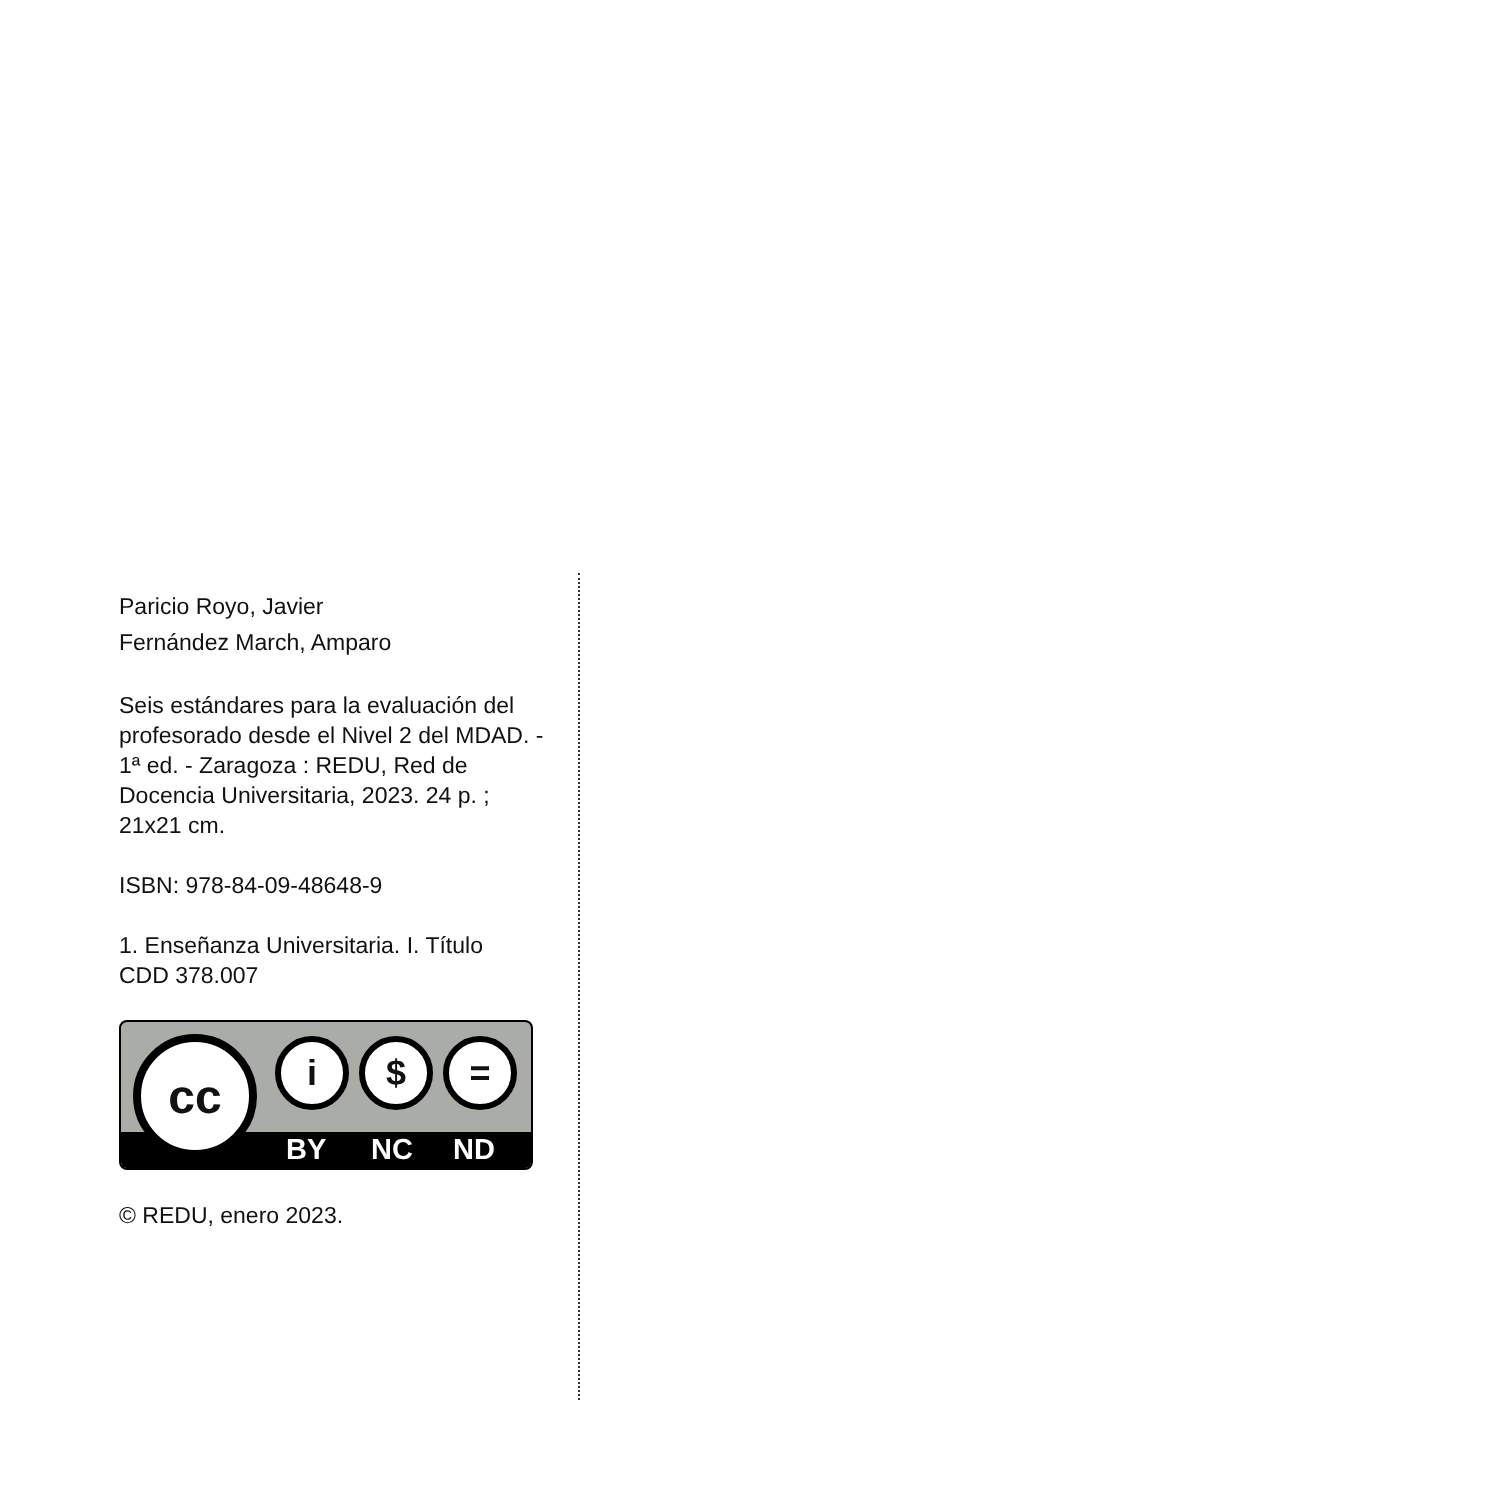Paricio Royo, Javier
Fernández March, Amparo
Seis estándares para la evaluación del profesorado desde el Nivel 2 del MDAD. - 1ª ed. - Zaragoza : REDU, Red de Docencia Universitaria, 2023. 24 p. ; 21x21 cm.
ISBN: 978-84-09-48648-9
1. Enseñanza Universitaria. I. Título
CDD 378.007
cc i $ =
BY NC ND
© REDU, enero 2023.